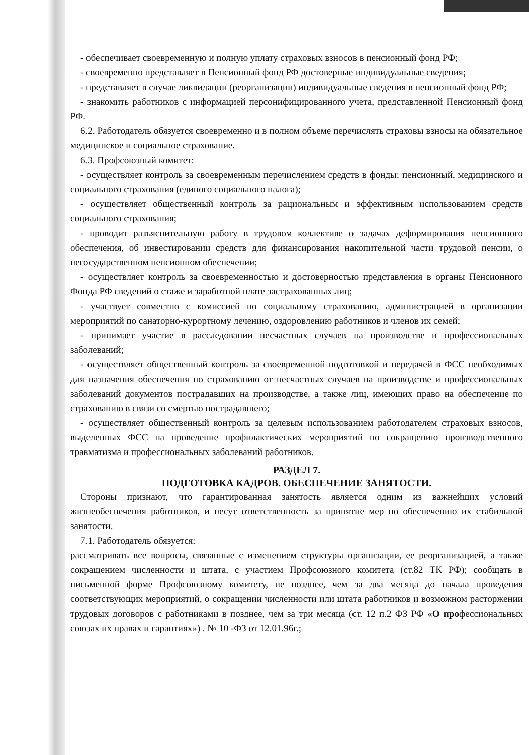- обеспечивает своевременную и полную уплату страховых взносов в пенсионный фонд РФ;
- своевременно представляет в Пенсионный фонд РФ достоверные индивидуальные сведения;
- представляет в случае ликвидации (реорганизации) индивидуальные сведения в пенсионный фонд РФ;
- знакомить работников с информацией персонифицированного учета, представленной Пенсионный фонд РФ.
6.2. Работодатель обязуется своевременно и в полном объеме перечислять страховы взносы на обязательное медицинское и социальное страхование.
6.3. Профсоюзный комитет:
- осуществляет контроль за своевременным перечислением средств в фонды: пенсионный, медицинского и социального страхования (единого социального налога);
- осуществляет общественный контроль за рациональным и эффективным использованием средств социального страхования;
- проводит разъяснительную работу в трудовом коллективе о задачах деформирования пенсионного обеспечения, об инвестировании средств для финансирования накопительной части трудовой пенсии, о негосударственном пенсионном обеспечении;
- осуществляет контроль за своевременностью и достоверностью представления в органы Пенсионного Фонда РФ сведений о стаже и заработной плате застрахованных лиц;
- участвует совместно с комиссией по социальному страхованию, администрацией в организации мероприятий по санаторно-курортному лечению, оздоровлению работников и членов их семей;
- принимает участие в расследовании несчастных случаев на производстве и профессиональных заболеваний;
- осуществляет общественный контроль за своевременной подготовкой и передачей в ФСС необходимых для назначения обеспечения по страхованию от несчастных случаев на производстве и профессиональных заболеваний документов пострадавших на производстве, а также лиц, имеющих право на обеспечение по страхованию в связи со смертью пострадавшего;
- осуществляет общественный контроль за целевым использованием работодателем страховых взносов, выделенных ФСС на проведение профилактических мероприятий по сокращению производственного травматизма и профессиональных заболеваний работников.
РАЗДЕЛ 7.
ПОДГОТОВКА КАДРОВ. ОБЕСПЕЧЕНИЕ ЗАНЯТОСТИ.
Стороны признают, что гарантированная занятость является одним из важнейших условий жизнеобеспечения работников, и несут ответственность за принятие мер по обеспечению их стабильной занятости.
7.1. Работодатель обязуется:
рассматривать все вопросы, связанные с изменением структуры организации, ее реорганизацией, а также сокращением численности и штата, с участием Профсоюзного комитета (ст.82 ТК РФ); сообщать в письменной форме Профсоюзному комитету, не позднее, чем за два месяца до начала проведения соответствующих мероприятий, о сокращении численности или штата работников и возможном расторжении трудовых договоров с работниками в позднее, чем за три месяца (ст. 12 п.2 ФЗ РФ «О профессиональных союзах их правах и гарантиях») . № 10 -ФЗ от 12.01.96г.;